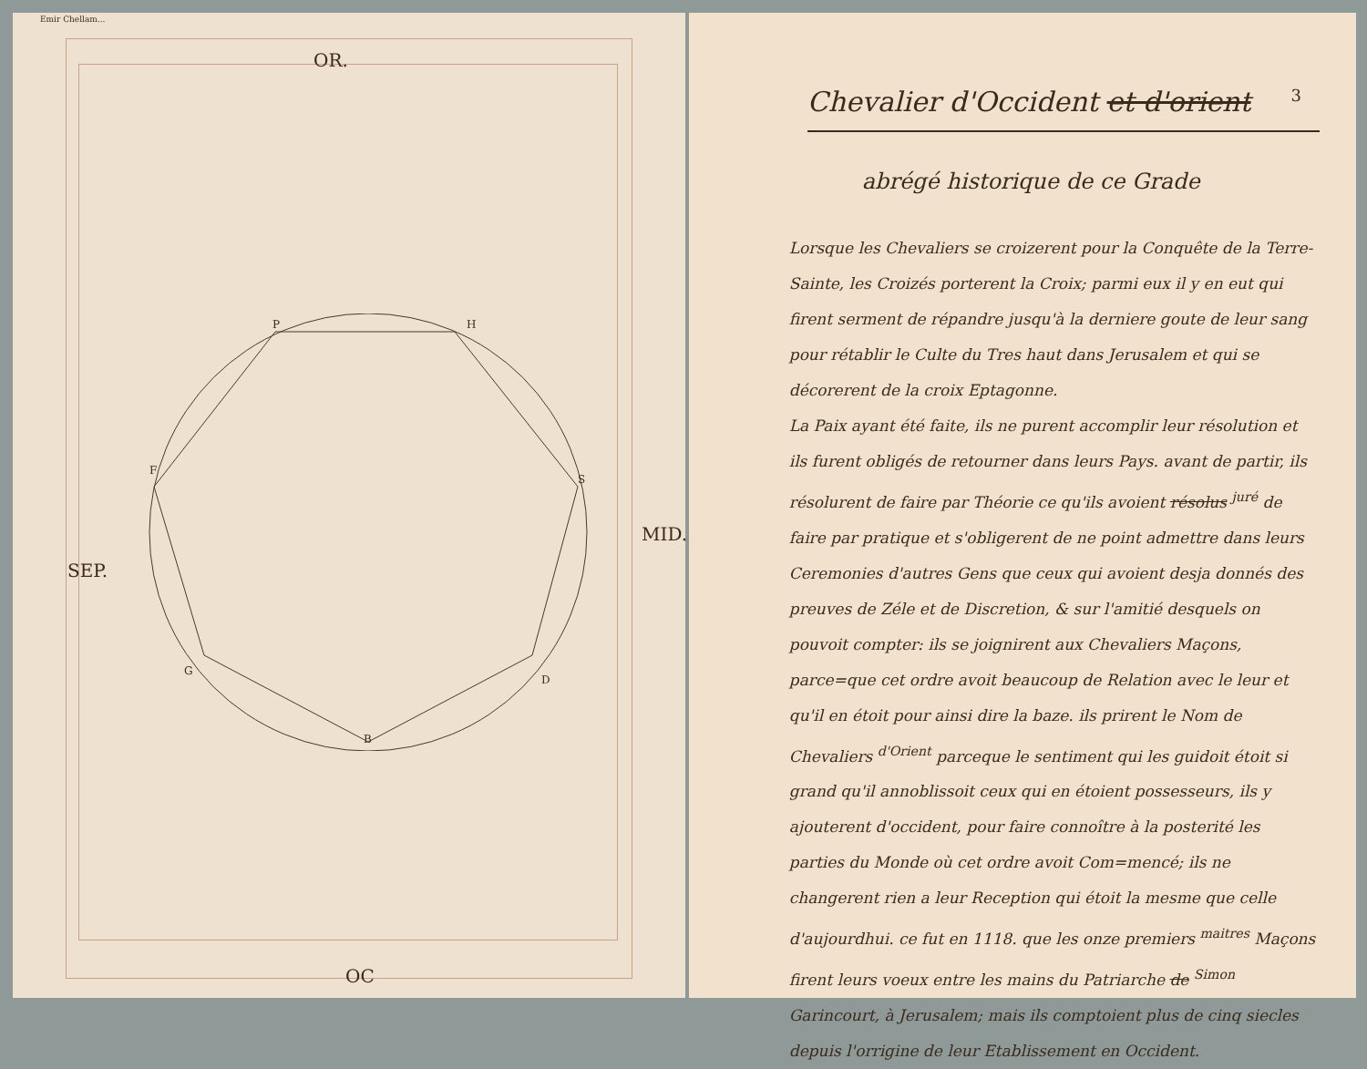Emir Chellam...
OR.
SEP.
MID.
P H
F
S
G
D
B
OC
3
Chevalier d'Occident et d'orient
abrégé historique de ce Grade
Lorsque les Chevaliers se croizerent pour la Conquête de la Terre-Sainte, les Croizés porterent la Croix; parmi eux il y en eut qui firent serment de répandre jusqu'à la derniere goute de leur sang pour rétablir le Culte du Tres haut dans Jerusalem et qui se décorerent de la croix Eptagonne.
La Paix ayant été faite, ils ne purent accomplir leur résolution et ils furent obligés de retourner dans leurs Pays. avant de partir, ils résolurent de faire par Théorie ce qu'ils avoient résolus <sup>juré</sup> de faire par pratique et s'obligerent de ne point admettre dans leurs Ceremonies d'autres Gens que ceux qui avoient desja donnés des preuves de Zéle et de Discretion, & sur l'amitié desquels on pouvoit compter: ils se joignirent aux Chevaliers Maçons, parce=que cet ordre avoit beaucoup de Relation avec le leur et qu'il en étoit pour ainsi dire la baze. ils prirent le Nom de Chevaliers <sup>d'Orient</sup> parceque le sentiment qui les guidoit étoit si grand qu'il annoblissoit ceux qui en étoient possesseurs, ils y ajouterent d'occident, pour faire connoître à la posterité les parties du Monde où cet ordre avoit Com=mencé; ils ne changerent rien a leur Reception qui étoit la mesme que celle d'aujourdhui. ce fut en 1118. que les onze premiers <sup>maitres</sup> Maçons firent leurs voeux entre les mains du Patriarche de <sup>Simon</sup> Garincourt, à Jerusalem; mais ils comptoient plus de cinq siecles depuis l'orrigine de leur Etablissement en Occident.